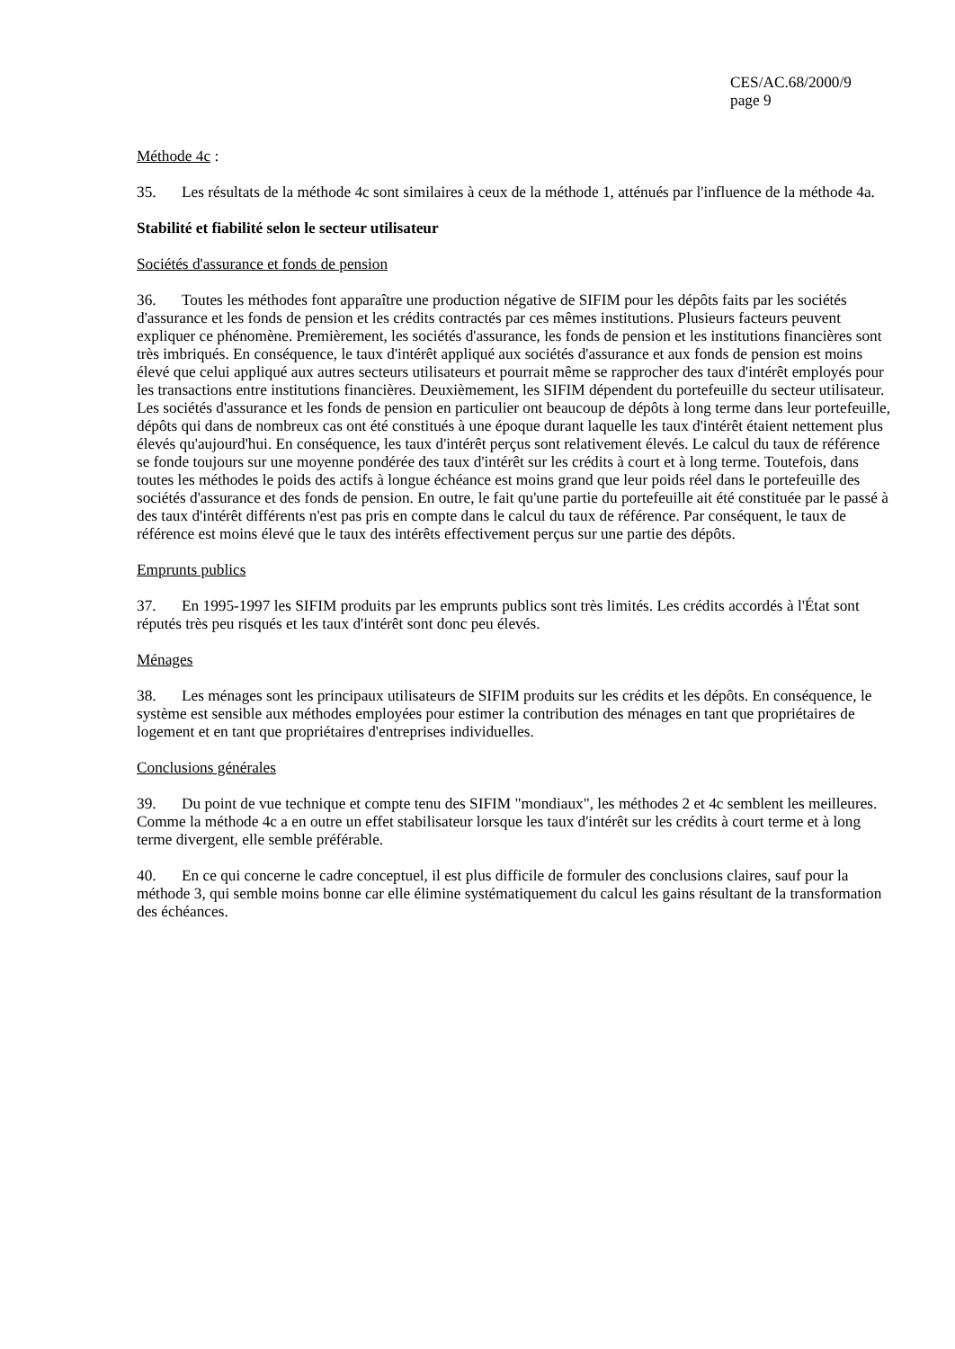CES/AC.68/2000/9
page 9
Méthode 4c :
35. Les résultats de la méthode 4c sont similaires à ceux de la méthode 1, atténués par l'influence de la méthode 4a.
Stabilité et fiabilité selon le secteur utilisateur
Sociétés d'assurance et fonds de pension
36. Toutes les méthodes font apparaître une production négative de SIFIM pour les dépôts faits par les sociétés d'assurance et les fonds de pension et les crédits contractés par ces mêmes institutions. Plusieurs facteurs peuvent expliquer ce phénomène. Premièrement, les sociétés d'assurance, les fonds de pension et les institutions financières sont très imbriqués. En conséquence, le taux d'intérêt appliqué aux sociétés d'assurance et aux fonds de pension est moins élevé que celui appliqué aux autres secteurs utilisateurs et pourrait même se rapprocher des taux d'intérêt employés pour les transactions entre institutions financières. Deuxièmement, les SIFIM dépendent du portefeuille du secteur utilisateur. Les sociétés d'assurance et les fonds de pension en particulier ont beaucoup de dépôts à long terme dans leur portefeuille, dépôts qui dans de nombreux cas ont été constitués à une époque durant laquelle les taux d'intérêt étaient nettement plus élevés qu'aujourd'hui. En conséquence, les taux d'intérêt perçus sont relativement élevés. Le calcul du taux de référence se fonde toujours sur une moyenne pondérée des taux d'intérêt sur les crédits à court et à long terme. Toutefois, dans toutes les méthodes le poids des actifs à longue échéance est moins grand que leur poids réel dans le portefeuille des sociétés d'assurance et des fonds de pension. En outre, le fait qu'une partie du portefeuille ait été constituée par le passé à des taux d'intérêt différents n'est pas pris en compte dans le calcul du taux de référence. Par conséquent, le taux de référence est moins élevé que le taux des intérêts effectivement perçus sur une partie des dépôts.
Emprunts publics
37. En 1995-1997 les SIFIM produits par les emprunts publics sont très limités. Les crédits accordés à l'État sont réputés très peu risqués et les taux d'intérêt sont donc peu élevés.
Ménages
38. Les ménages sont les principaux utilisateurs de SIFIM produits sur les crédits et les dépôts. En conséquence, le système est sensible aux méthodes employées pour estimer la contribution des ménages en tant que propriétaires de logement et en tant que propriétaires d'entreprises individuelles.
Conclusions générales
39. Du point de vue technique et compte tenu des SIFIM "mondiaux", les méthodes 2 et 4c semblent les meilleures. Comme la méthode 4c a en outre un effet stabilisateur lorsque les taux d'intérêt sur les crédits à court terme et à long terme divergent, elle semble préférable.
40. En ce qui concerne le cadre conceptuel, il est plus difficile de formuler des conclusions claires, sauf pour la méthode 3, qui semble moins bonne car elle élimine systématiquement du calcul les gains résultant de la transformation des échéances.